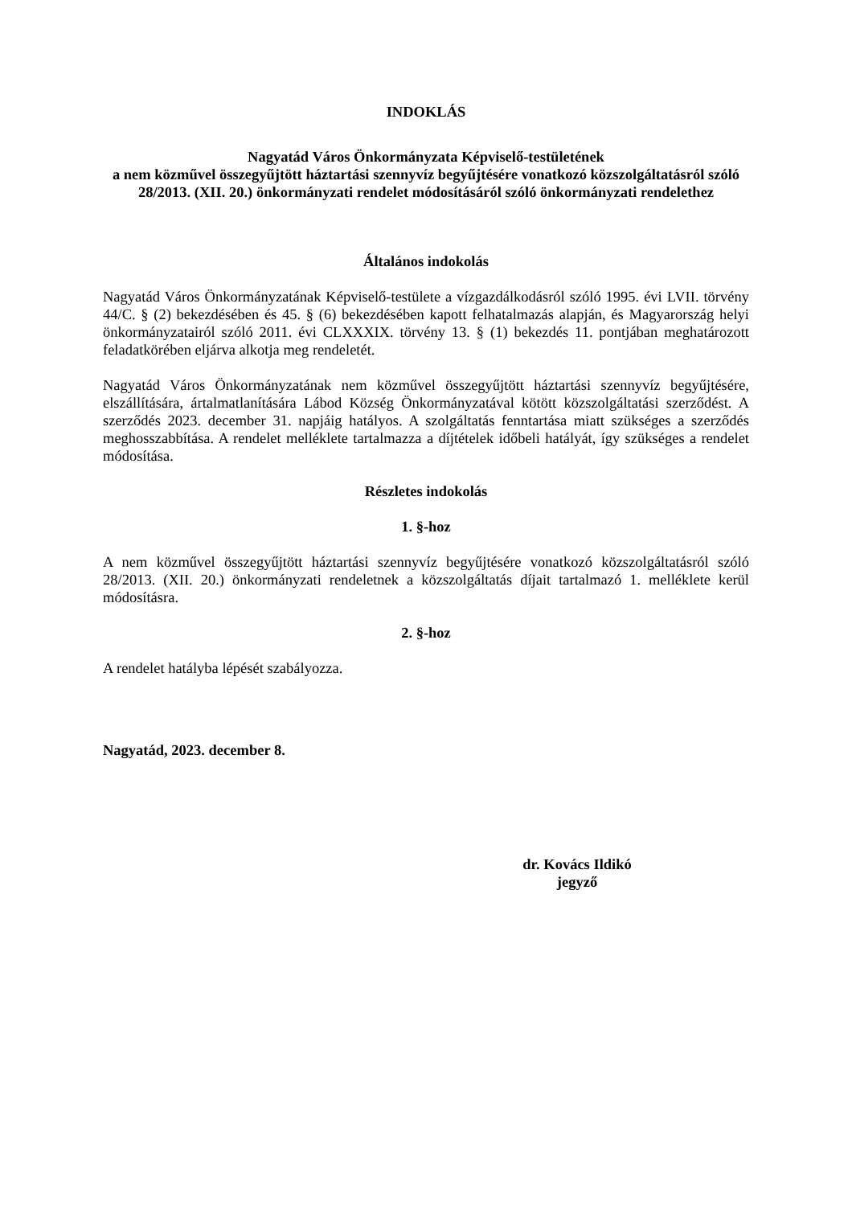INDOKLÁS
Nagyatád Város Önkormányzata Képviselő-testületének
a nem közművel összegyűjtött háztartási szennyvíz begyűjtésére vonatkozó közszolgáltatásról szóló 28/2013. (XII. 20.) önkormányzati rendelet módosításáról szóló önkormányzati rendelethez
Általános indokolás
Nagyatád Város Önkormányzatának Képviselő-testülete a vízgazdálkodásról szóló 1995. évi LVII. törvény 44/C. § (2) bekezdésében és 45. § (6) bekezdésében kapott felhatalmazás alapján, és Magyarország helyi önkormányzatairól szóló 2011. évi CLXXXIX. törvény 13. § (1) bekezdés 11. pontjában meghatározott feladatkörében eljárva alkotja meg rendeletét.
Nagyatád Város Önkormányzatának nem közművel összegyűjtött háztartási szennyvíz begyűjtésére, elszállítására, ártalmatlanítására Lábod Község Önkormányzatával kötött közszolgáltatási szerződést. A szerződés 2023. december 31. napjáig hatályos. A szolgáltatás fenntartása miatt szükséges a szerződés meghosszabbítása. A rendelet melléklete tartalmazza a díjtételek időbeli hatályát, így szükséges a rendelet módosítása.
Részletes indokolás
1. §-hoz
A nem közművel összegyűjtött háztartási szennyvíz begyűjtésére vonatkozó közszolgáltatásról szóló 28/2013. (XII. 20.) önkormányzati rendeletnek a közszolgáltatás díjait tartalmazó 1. melléklete kerül módosításra.
2. §-hoz
A rendelet hatályba lépését szabályozza.
Nagyatád, 2023. december 8.
dr. Kovács Ildikó
jegyző